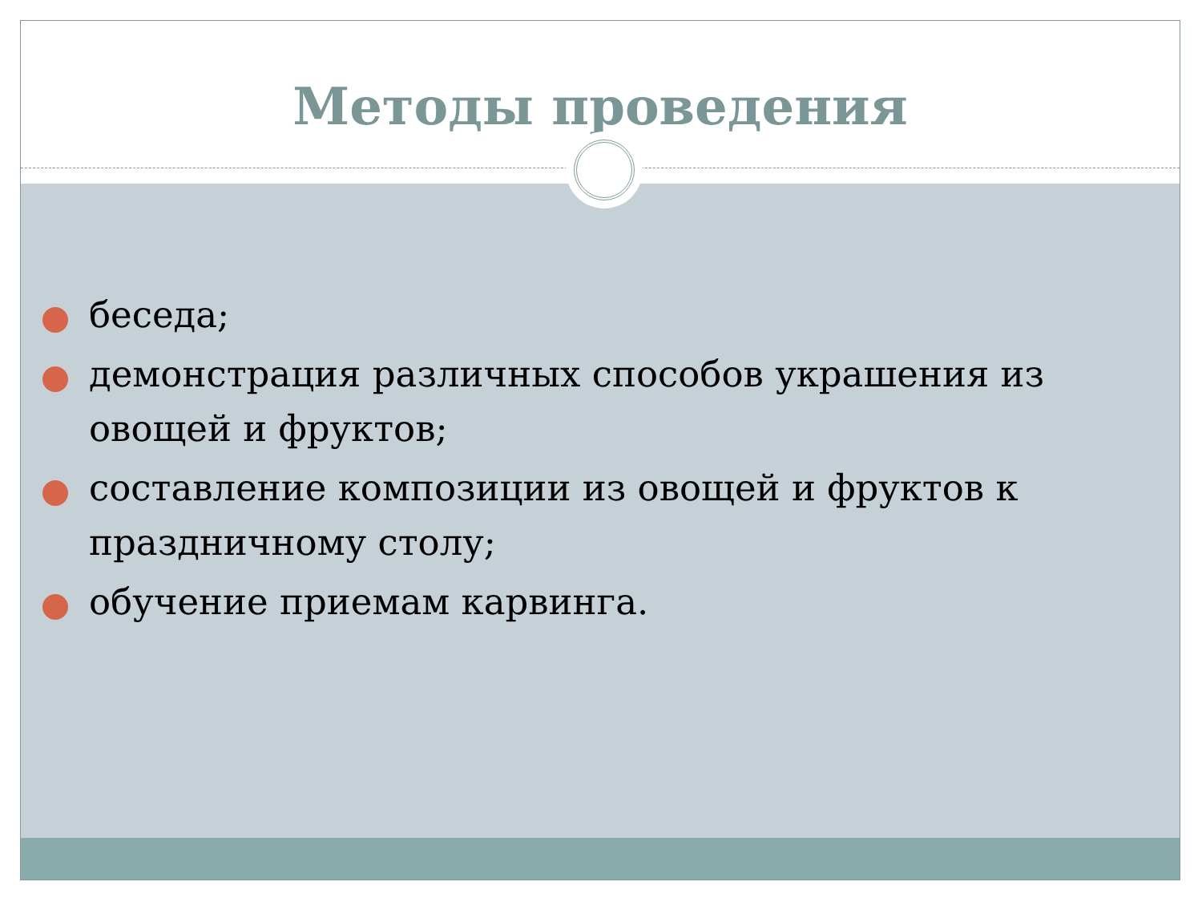Методы проведения
беседа;
демонстрация различных способов украшения из овощей и фруктов;
составление композиции из овощей и фруктов к праздничному столу;
обучение приемам карвинга.